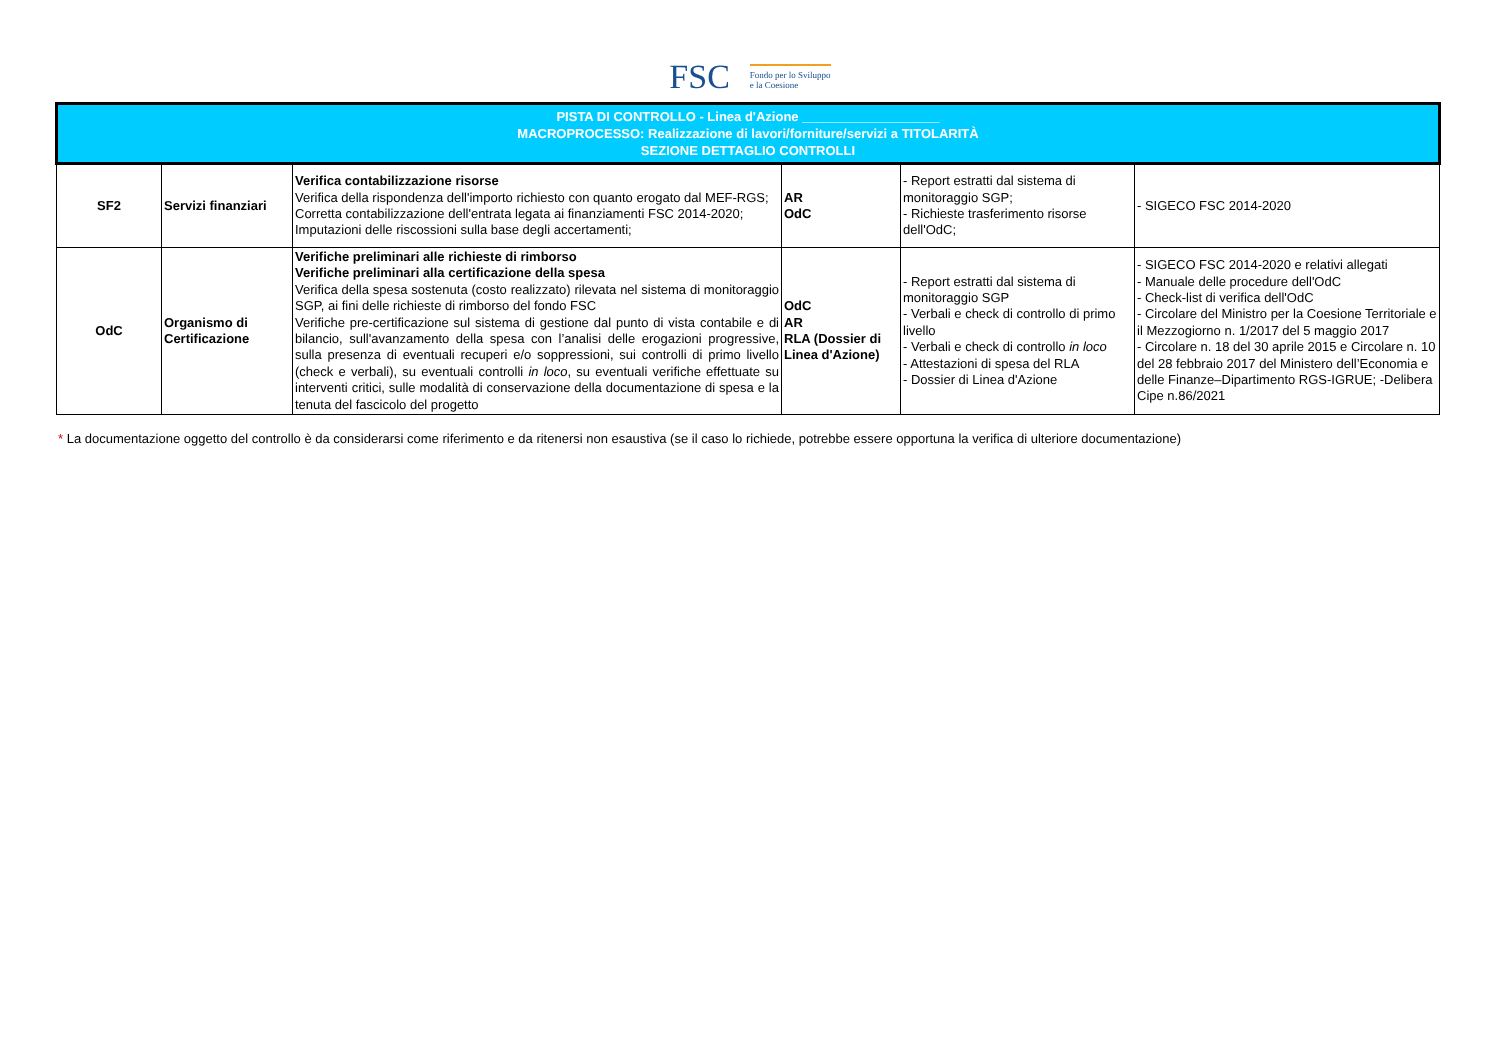FSC Fondo per lo Sviluppo
e la Coesione
| PISTA DI CONTROLLO - Linea d'Azione ___________________ MACROPROCESSO: Realizzazione di lavori/forniture/servizi a TITOLARITÀ SEZIONE DETTAGLIO CONTROLLI | | | | | |
| --- | --- | --- | --- | --- | --- |
| SF2 | Servizi finanziari | Verifica contabilizzazione risorse Verifica della rispondenza dell'importo richiesto con quanto erogato dal MEF-RGS; Corretta contabilizzazione dell'entrata legata ai finanziamenti FSC 2014-2020; Imputazioni delle riscossioni sulla base degli accertamenti; | AR OdC | - Report estratti dal sistema di monitoraggio SGP; - Richieste trasferimento risorse dell'OdC; | - SIGECO FSC 2014-2020 |
| OdC | Organismo di Certificazione | Verifiche preliminari alle richieste di rimborso Verifiche preliminari alla certificazione della spesa Verifica della spesa sostenuta (costo realizzato) rilevata nel sistema di monitoraggio SGP, ai fini delle richieste di rimborso del fondo FSC Verifiche pre-certificazione sul sistema di gestione dal punto di vista contabile e di bilancio, sull'avanzamento della spesa con l’analisi delle erogazioni progressive, sulla presenza di eventuali recuperi e/o soppressioni, sui controlli di primo livello (check e verbali), su eventuali controlli in loco , su eventuali verifiche effettuate su interventi critici, sulle modalità di conservazione della documentazione di spesa e la tenuta del fascicolo del progetto | OdC AR RLA (Dossier di Linea d'Azione) | - Report estratti dal sistema di monitoraggio SGP - Verbali e check di controllo di primo livello - Verbali e check di controllo in loco - Attestazioni di spesa del RLA - Dossier di Linea d'Azione | - SIGECO FSC 2014-2020 e relativi allegati - Manuale delle procedure dell'OdC - Check-list di verifica dell'OdC - Circolare del Ministro per la Coesione Territoriale e il Mezzogiorno n. 1/2017 del 5 maggio 2017 - Circolare n. 18 del 30 aprile 2015 e Circolare n. 10 del 28 febbraio 2017 del Ministero dell’Economia e delle Finanze–Dipartimento RGS-IGRUE; -Delibera Cipe n.86/2021 |
* La documentazione oggetto del controllo è da considerarsi come riferimento e da ritenersi non esaustiva (se il caso lo richiede, potrebbe essere opportuna la verifica di ulteriore documentazione)